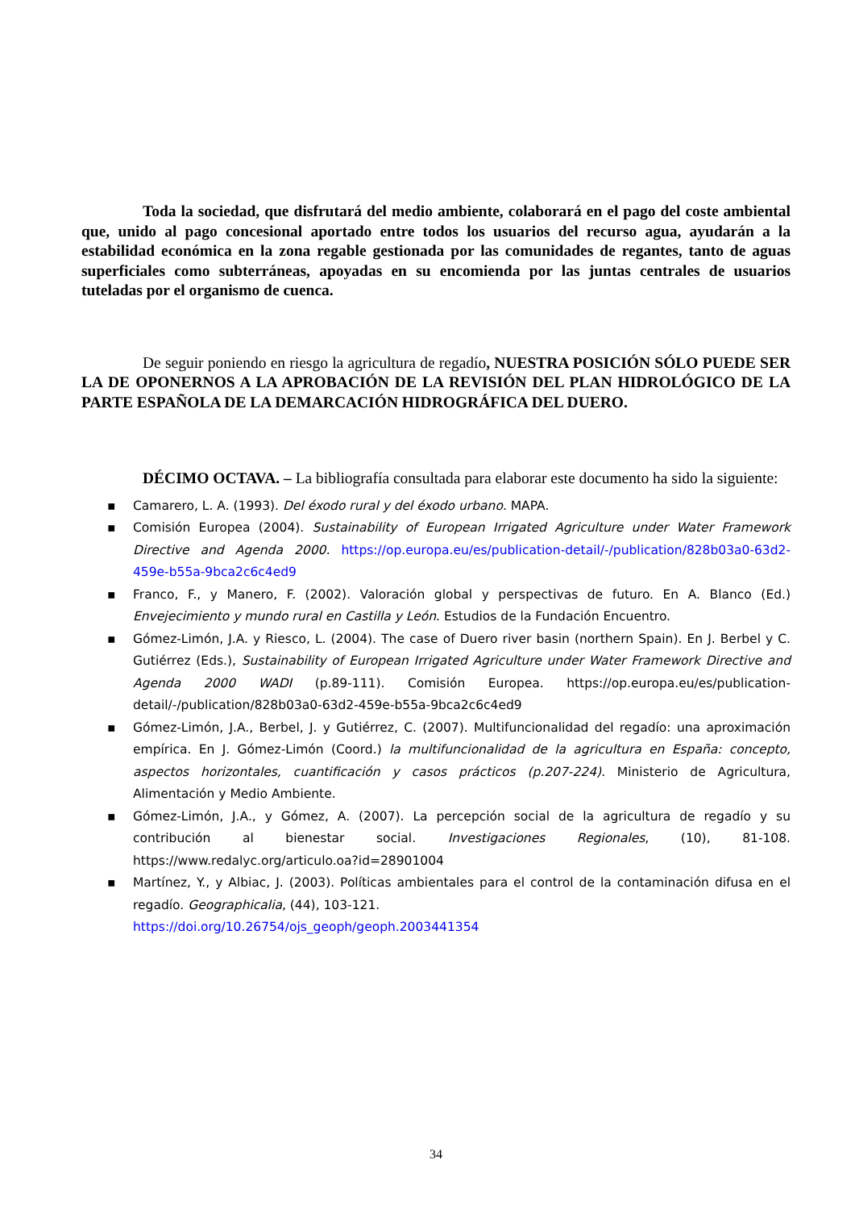Toda la sociedad, que disfrutará del medio ambiente, colaborará en el pago del coste ambiental que, unido al pago concesional aportado entre todos los usuarios del recurso agua, ayudarán a la estabilidad económica en la zona regable gestionada por las comunidades de regantes, tanto de aguas superficiales como subterráneas, apoyadas en su encomienda por las juntas centrales de usuarios tuteladas por el organismo de cuenca.
De seguir poniendo en riesgo la agricultura de regadío, NUESTRA POSICIÓN SÓLO PUEDE SER LA DE OPONERNOS A LA APROBACIÓN DE LA REVISIÓN DEL PLAN HIDROLÓGICO DE LA PARTE ESPAÑOLA DE LA DEMARCACIÓN HIDROGRÁFICA DEL DUERO.
DÉCIMO OCTAVA. – La bibliografía consultada para elaborar este documento ha sido la siguiente:
▪ Camarero, L. A. (1993). Del éxodo rural y del éxodo urbano. MAPA.
▪ Comisión Europea (2004). Sustainability of European Irrigated Agriculture under Water Framework Directive and Agenda 2000. https://op.europa.eu/es/publication-detail/-/publication/828b03a0-63d2-459e-b55a-9bca2c6c4ed9
▪ Franco, F., y Manero, F. (2002). Valoración global y perspectivas de futuro. En A. Blanco (Ed.) Envejecimiento y mundo rural en Castilla y León. Estudios de la Fundación Encuentro.
▪ Gómez-Limón, J.A. y Riesco, L. (2004). The case of Duero river basin (northern Spain). En J. Berbel y C. Gutiérrez (Eds.), Sustainability of European Irrigated Agriculture under Water Framework Directive and Agenda 2000 WADI (p.89-111). Comisión Europea. https://op.europa.eu/es/publication-detail/-/publication/828b03a0-63d2-459e-b55a-9bca2c6c4ed9
▪ Gómez-Limón, J.A., Berbel, J. y Gutiérrez, C. (2007). Multifuncionalidad del regadío: una aproximación empírica. En J. Gómez-Limón (Coord.) la multifuncionalidad de la agricultura en España: concepto, aspectos horizontales, cuantificación y casos prácticos (p.207-224). Ministerio de Agricultura, Alimentación y Medio Ambiente.
▪ Gómez-Limón, J.A., y Gómez, A. (2007). La percepción social de la agricultura de regadío y su contribución al bienestar social. Investigaciones Regionales, (10), 81-108. https://www.redalyc.org/articulo.oa?id=28901004
▪ Martínez, Y., y Albiac, J. (2003). Políticas ambientales para el control de la contaminación difusa en el regadío. Geographicalia, (44), 103-121.
https://doi.org/10.26754/ojs_geoph/geoph.2003441354
34